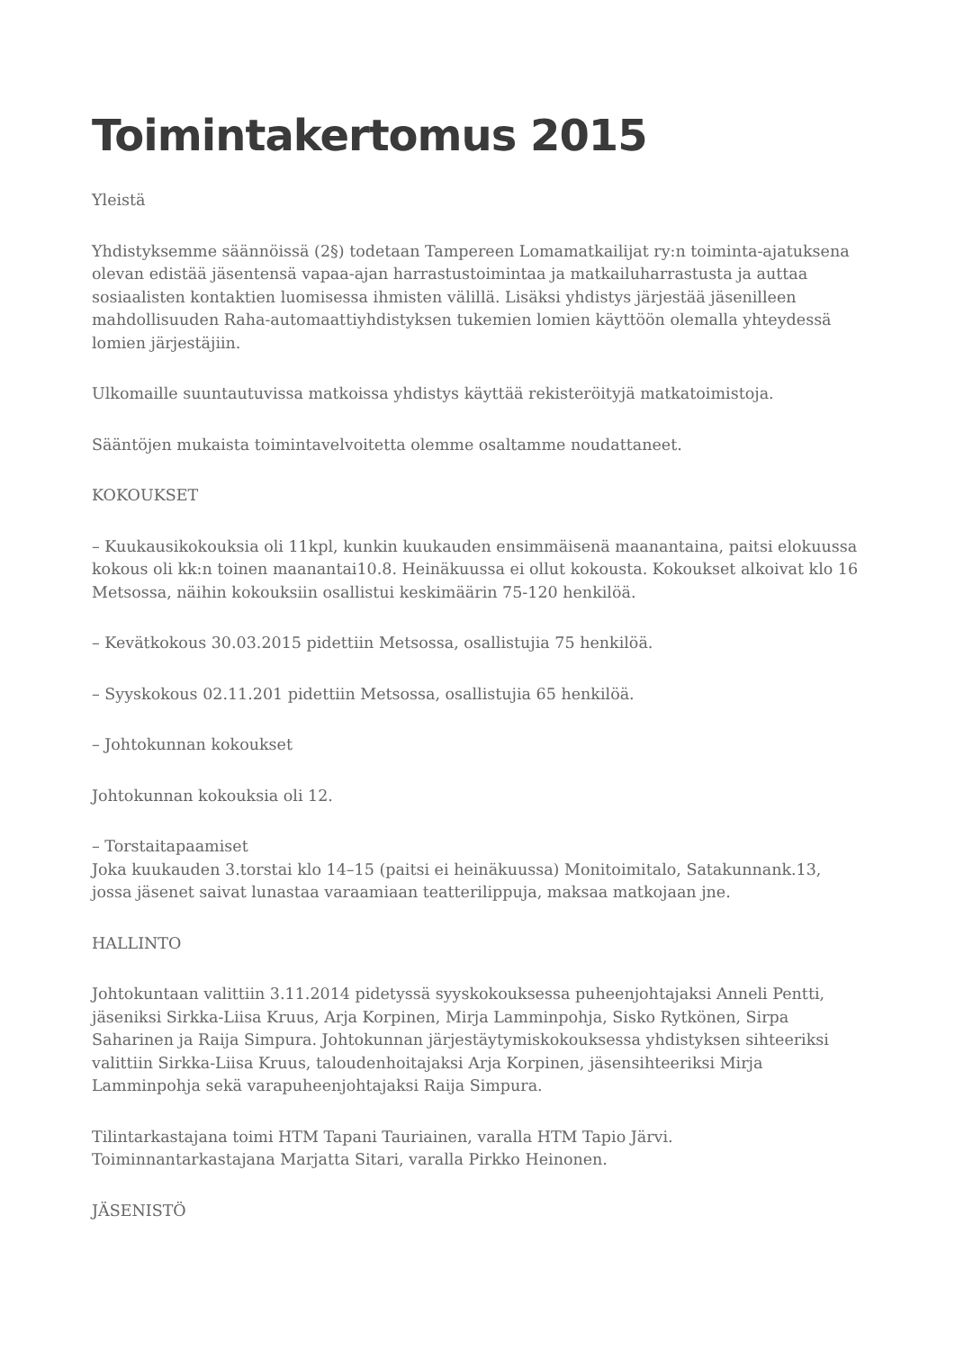Toimintakertomus 2015
Yleistä
Yhdistyksemme säännöissä (2§) todetaan Tampereen Lomamatkailijat ry:n toiminta-ajatuksena olevan edistää jäsentensä vapaa-ajan harrastustoimintaa ja matkailuharrastusta ja auttaa sosiaalisten kontaktien luomisessa ihmisten välillä. Lisäksi yhdistys järjestää jäsenilleen mahdollisuuden Raha-automaattiyhdistyksen tukemien lomien käyttöön olemalla yhteydessä lomien järjestäjiin.
Ulkomaille suuntautuvissa matkoissa yhdistys käyttää rekisteröityjä matkatoimistoja.
Sääntöjen mukaista toimintavelvoitetta olemme osaltamme noudattaneet.
KOKOUKSET
– Kuukausikokouksia oli 11kpl, kunkin kuukauden ensimmäisenä maanantaina, paitsi elokuussa kokous oli kk:n toinen maanantai10.8. Heinäkuussa ei ollut kokousta. Kokoukset alkoivat klo 16 Metsossa, näihin kokouksiin osallistui keskimäärin 75-120 henkilöä.
– Kevätkokous 30.03.2015 pidettiin Metsossa, osallistujia 75 henkilöä.
– Syyskokous 02.11.201 pidettiin Metsossa, osallistujia 65 henkilöä.
– Johtokunnan kokoukset
Johtokunnan kokouksia oli 12.
– Torstaitapaamiset
Joka kuukauden 3.torstai klo 14–15 (paitsi ei heinäkuussa) Monitoimitalo, Satakunnank.13, jossa jäsenet saivat lunastaa varaamiaan teatterilippuja, maksaa matkojaan jne.
HALLINTO
Johtokuntaan valittiin 3.11.2014 pidetyssä syyskokouksessa puheenjohtajaksi Anneli Pentti, jäseniksi Sirkka-Liisa Kruus, Arja Korpinen, Mirja Lamminpohja, Sisko Rytkönen, Sirpa Saharinen ja Raija Simpura. Johtokunnan järjestäytymiskokouksessa yhdistyksen sihteeriksi valittiin Sirkka-Liisa Kruus, taloudenhoitajaksi Arja Korpinen, jäsensihteeriksi Mirja Lamminpohja sekä varapuheenjohtajaksi Raija Simpura.
Tilintarkastajana toimi HTM Tapani Tauriainen, varalla HTM Tapio Järvi.
Toiminnantarkastajana Marjatta Sitari, varalla Pirkko Heinonen.
JÄSENISTÖ